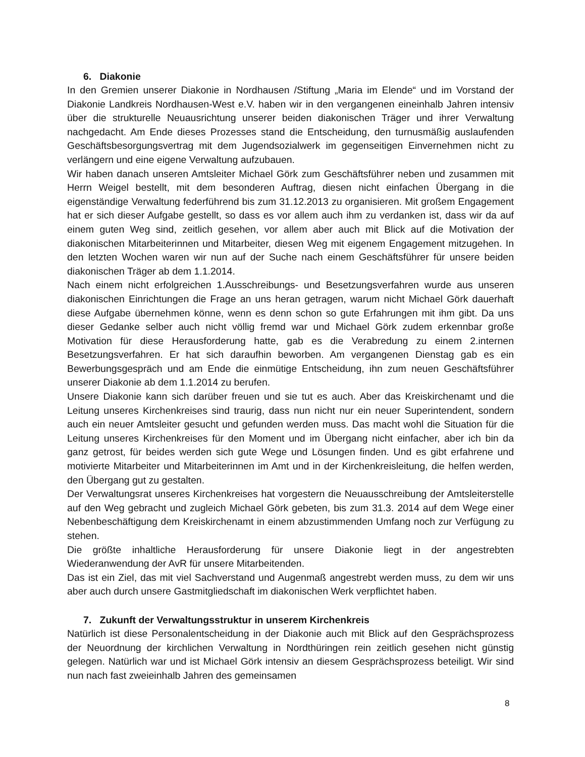6. Diakonie
In den Gremien unserer Diakonie in Nordhausen /Stiftung „Maria im Elende“ und im Vorstand der Diakonie Landkreis Nordhausen-West e.V. haben wir in den vergangenen eineinhalb Jahren intensiv über die strukturelle Neuausrichtung unserer beiden diakonischen Träger und ihrer Verwaltung nachgedacht. Am Ende dieses Prozesses stand die Entscheidung, den turnusmäßig auslaufenden Geschäftsbesorgungsvertrag mit dem Jugendsozialwerk im gegenseitigen Einvernehmen nicht zu verlängern und eine eigene Verwaltung aufzubauen.
Wir haben danach unseren Amtsleiter Michael Görk zum Geschäftsführer neben und zusammen mit Herrn Weigel bestellt, mit dem besonderen Auftrag, diesen nicht einfachen Übergang in die eigenständige Verwaltung federführend bis zum 31.12.2013 zu organisieren. Mit großem Engagement hat er sich dieser Aufgabe gestellt, so dass es vor allem auch ihm zu verdanken ist, dass wir da auf einem guten Weg sind, zeitlich gesehen, vor allem aber auch mit Blick auf die Motivation der diakonischen Mitarbeiterinnen und Mitarbeiter, diesen Weg mit eigenem Engagement mitzugehen. In den letzten Wochen waren wir nun auf der Suche nach einem Geschäftsführer für unsere beiden diakonischen Träger ab dem 1.1.2014.
Nach einem nicht erfolgreichen 1.Ausschreibungs- und Besetzungsverfahren wurde aus unseren diakonischen Einrichtungen die Frage an uns heran getragen, warum nicht Michael Görk dauerhaft diese Aufgabe übernehmen könne, wenn es denn schon so gute Erfahrungen mit ihm gibt. Da uns dieser Gedanke selber auch nicht völlig fremd war und Michael Görk zudem erkennbar große Motivation für diese Herausforderung hatte, gab es die Verabredung zu einem 2.internen Besetzungsverfahren. Er hat sich daraufhin beworben. Am vergangenen Dienstag gab es ein Bewerbungsgespräch und am Ende die einmütige Entscheidung, ihn zum neuen Geschäftsführer unserer Diakonie ab dem 1.1.2014 zu berufen.
Unsere Diakonie kann sich darüber freuen und sie tut es auch. Aber das Kreiskirchenamt und die Leitung unseres Kirchenkreises sind traurig, dass nun nicht nur ein neuer Superintendent, sondern auch ein neuer Amtsleiter gesucht und gefunden werden muss. Das macht wohl die Situation für die Leitung unseres Kirchenkreises für den Moment und im Übergang nicht einfacher, aber ich bin da ganz getrost, für beides werden sich gute Wege und Lösungen finden. Und es gibt erfahrene und motivierte Mitarbeiter und Mitarbeiterinnen im Amt und in der Kirchenkreisleitung, die helfen werden, den Übergang gut zu gestalten.
Der Verwaltungsrat unseres Kirchenkreises hat vorgestern die Neuausschreibung der Amtsleiterstelle auf den Weg gebracht und zugleich Michael Görk gebeten, bis zum 31.3. 2014 auf dem Wege einer Nebenbeschäftigung dem Kreiskirchenamt in einem abzustimmenden Umfang noch zur Verfügung zu stehen.
Die größte inhaltliche Herausforderung für unsere Diakonie liegt in der angestrebten Wiederanwendung der AvR für unsere Mitarbeitenden.
Das ist ein Ziel, das mit viel Sachverstand und Augenmaß angestrebt werden muss, zu dem wir uns aber auch durch unsere Gastmitgliedschaft im diakonischen Werk verpflichtet haben.
7. Zukunft der Verwaltungsstruktur in unserem Kirchenkreis
Natürlich ist diese Personalentscheidung in der Diakonie auch mit Blick auf den Gesprächsprozess der Neuordnung der kirchlichen Verwaltung in Nordthüringen rein zeitlich gesehen nicht günstig gelegen. Natürlich war und ist Michael Görk intensiv an diesem Gesprächsprozess beteiligt. Wir sind nun nach fast zweieinhalb Jahren des gemeinsamen
8